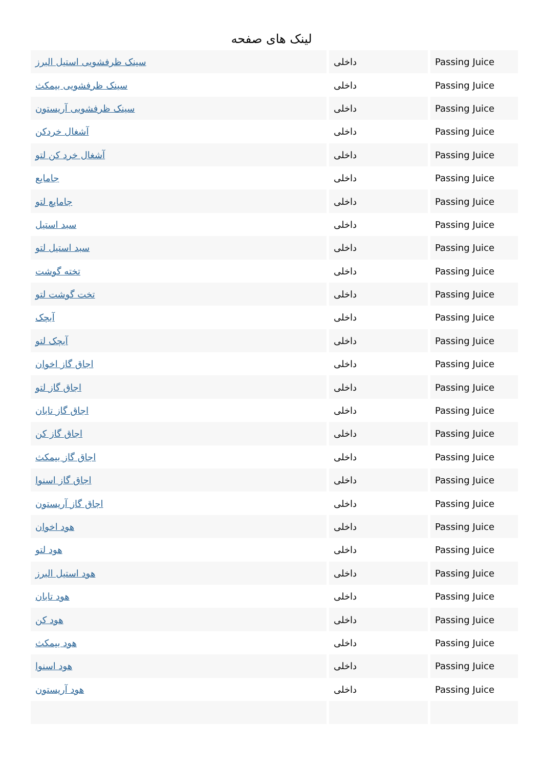لینک های صفحه
| سینک ظرفشویی استیل البرز | داخلی | Passing Juice |
| سینک ظرفشویی بیمکث | داخلی | Passing Juice |
| سینک ظرفشویی آریستون | داخلی | Passing Juice |
| آشغال خردکن | داخلی | Passing Juice |
| آشغال خرد کن لتو | داخلی | Passing Juice |
| جامایع | داخلی | Passing Juice |
| جامایع لتو | داخلی | Passing Juice |
| سبد استیل | داخلی | Passing Juice |
| سبد استیل لتو | داخلی | Passing Juice |
| تخته گوشت | داخلی | Passing Juice |
| تخت گوشت لتو | داخلی | Passing Juice |
| آبچک | داخلی | Passing Juice |
| آبچک لتو | داخلی | Passing Juice |
| اجاق گاز اخوان | داخلی | Passing Juice |
| اجاق گاز لتو | داخلی | Passing Juice |
| اجاق گاز تابان | داخلی | Passing Juice |
| اجاق گاز کن | داخلی | Passing Juice |
| اجاق گاز بیمکث | داخلی | Passing Juice |
| اجاق گاز اسنوا | داخلی | Passing Juice |
| اجاق گاز آریستون | داخلی | Passing Juice |
| هود اخوان | داخلی | Passing Juice |
| هود لتو | داخلی | Passing Juice |
| هود استیل البرز | داخلی | Passing Juice |
| هود تابان | داخلی | Passing Juice |
| هود کن | داخلی | Passing Juice |
| هود بیمکث | داخلی | Passing Juice |
| هود اسنوا | داخلی | Passing Juice |
| هود آریستون | داخلی | Passing Juice |